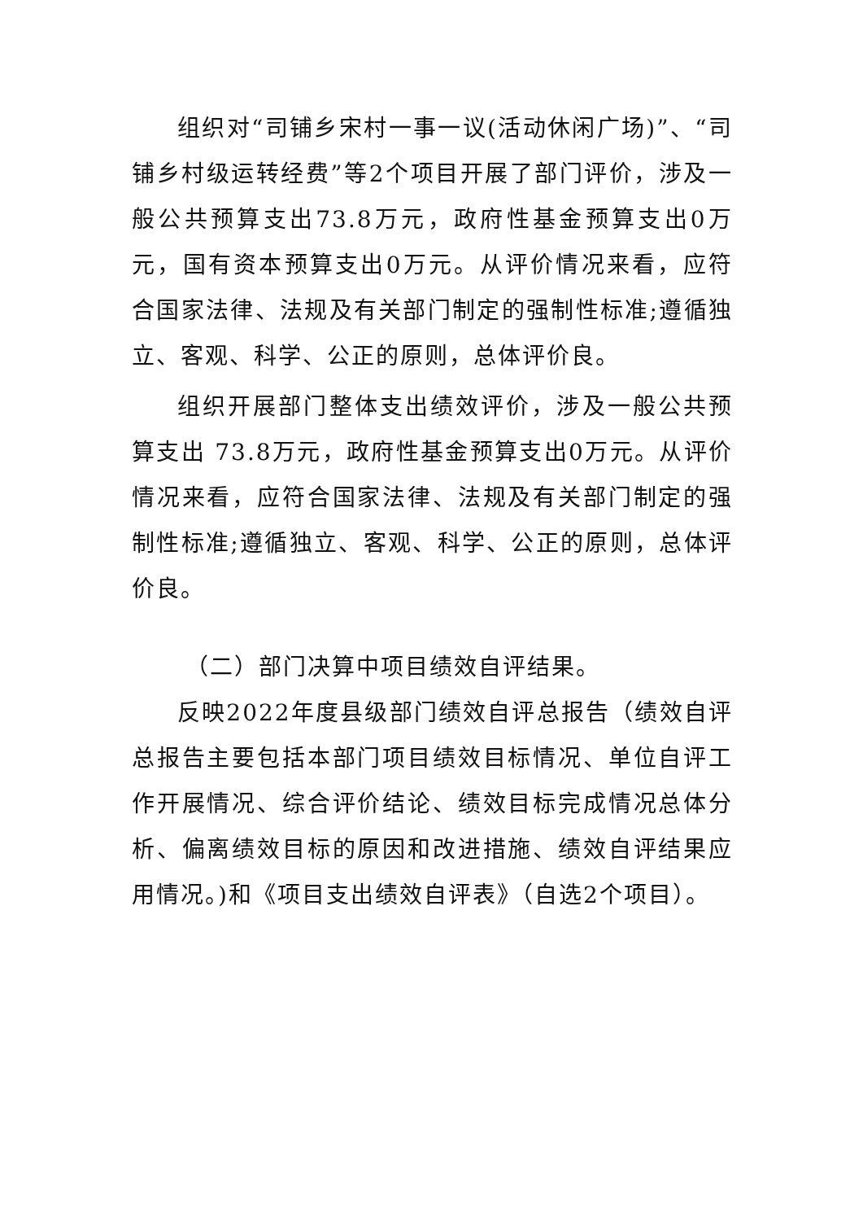组织对“司铺乡宋村一事一议(活动休闲广场)”、“司铺乡村级运转经费”等2个项目开展了部门评价，涉及一般公共预算支出73.8万元，政府性基金预算支出0万元，国有资本预算支出0万元。从评价情况来看，应符合国家法律、法规及有关部门制定的强制性标准;遵循独立、客观、科学、公正的原则，总体评价良。
组织开展部门整体支出绩效评价，涉及一般公共预算支出 73.8万元，政府性基金预算支出0万元。从评价情况来看，应符合国家法律、法规及有关部门制定的强制性标准;遵循独立、客观、科学、公正的原则，总体评价良。
（二）部门决算中项目绩效自评结果。
反映2022年度县级部门绩效自评总报告（绩效自评总报告主要包括本部门项目绩效目标情况、单位自评工作开展情况、综合评价结论、绩效目标完成情况总体分析、偏离绩效目标的原因和改进措施、绩效自评结果应用情况。)和《项目支出绩效自评表》（自选2个项目）。